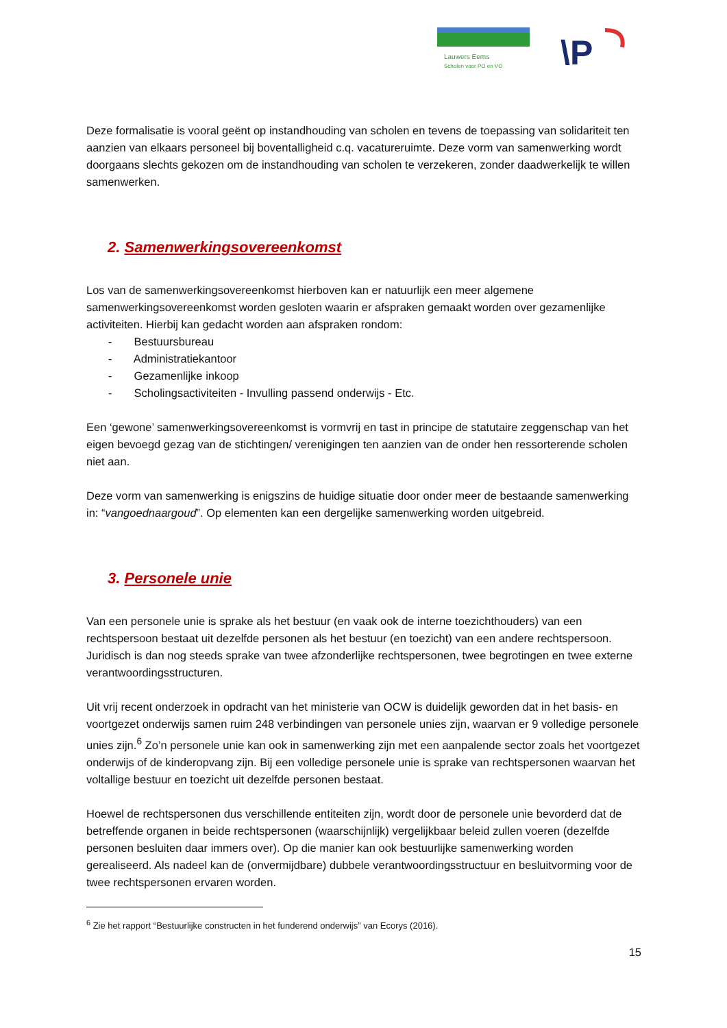Lauwers Eems
Scholen voor PO en VO
\P
Deze formalisatie is vooral geënt op instandhouding van scholen en tevens de toepassing van solidariteit ten aanzien van elkaars personeel bij boventalligheid c.q. vacatureruimte. Deze vorm van samenwerking wordt doorgaans slechts gekozen om de instandhouding van scholen te verzekeren, zonder daadwerkelijk te willen samenwerken.
2. Samenwerkingsovereenkomst
Los van de samenwerkingsovereenkomst hierboven kan er natuurlijk een meer algemene samenwerkingsovereenkomst worden gesloten waarin er afspraken gemaakt worden over gezamenlijke activiteiten. Hierbij kan gedacht worden aan afspraken rondom:
- Bestuursbureau
- Administratiekantoor
- Gezamenlijke inkoop
- Scholingsactiviteiten - Invulling passend onderwijs - Etc.
Een ‘gewone’ samenwerkingsovereenkomst is vormvrij en tast in principe de statutaire zeggenschap van het eigen bevoegd gezag van de stichtingen/ verenigingen ten aanzien van de onder hen ressorterende scholen niet aan.
Deze vorm van samenwerking is enigszins de huidige situatie door onder meer de bestaande samenwerking in: “vangoednaargoud”. Op elementen kan een dergelijke samenwerking worden uitgebreid.
3. Personele unie
Van een personele unie is sprake als het bestuur (en vaak ook de interne toezichthouders) van een rechtspersoon bestaat uit dezelfde personen als het bestuur (en toezicht) van een andere rechtspersoon. Juridisch is dan nog steeds sprake van twee afzonderlijke rechtspersonen, twee begrotingen en twee externe verantwoordingsstructuren.
Uit vrij recent onderzoek in opdracht van het ministerie van OCW is duidelijk geworden dat in het basis- en voortgezet onderwijs samen ruim 248 verbindingen van personele unies zijn, waarvan er 9 volledige personele unies zijn.<sup>6</sup> Zo’n personele unie kan ook in samenwerking zijn met een aanpalende sector zoals het voortgezet onderwijs of de kinderopvang zijn. Bij een volledige personele unie is sprake van rechtspersonen waarvan het voltallige bestuur en toezicht uit dezelfde personen bestaat.
Hoewel de rechtspersonen dus verschillende entiteiten zijn, wordt door de personele unie bevorderd dat de betreffende organen in beide rechtspersonen (waarschijnlijk) vergelijkbaar beleid zullen voeren (dezelfde personen besluiten daar immers over). Op die manier kan ook bestuurlijke samenwerking worden gerealiseerd. Als nadeel kan de (onvermijdbare) dubbele verantwoordingsstructuur en besluitvorming voor de twee rechtspersonen ervaren worden.
<sup>6</sup> Zie het rapport “Bestuurlijke constructen in het funderend onderwijs” van Ecorys (2016).
15